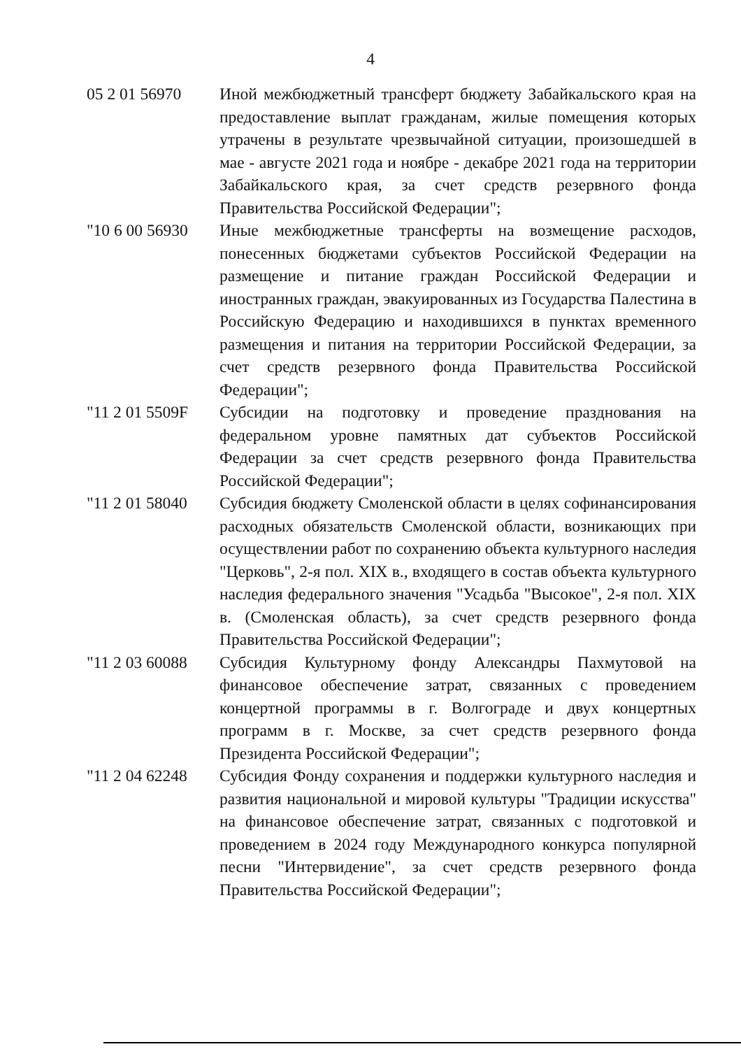4
05 2 01 56970 Иной межбюджетный трансферт бюджету Забайкальского края на предоставление выплат гражданам, жилые помещения которых утрачены в результате чрезвычайной ситуации, произошедшей в мае - августе 2021 года и ноябре - декабре 2021 года на территории Забайкальского края, за счет средств резервного фонда Правительства Российской Федерации";
"10 6 00 56930
Иные межбюджетные трансферты на возмещение расходов, понесенных бюджетами субъектов Российской Федерации на размещение и питание граждан Российской Федерации и иностранных граждан, эвакуированных из Государства Палестина в Российскую Федерацию и находившихся в пунктах временного размещения и питания на территории Российской Федерации, за счет средств резервного фонда Правительства Российской Федерации";
"11 2 01 5509F
Субсидии на подготовку и проведение празднования на федеральном уровне памятных дат субъектов Российской Федерации за счет средств резервного фонда Правительства Российской Федерации";
"11 2 01 58040
Субсидия бюджету Смоленской области в целях софинансирования расходных обязательств Смоленской области, возникающих при осуществлении работ по сохранению объекта культурного наследия "Церковь", 2-я пол. XIX в., входящего в состав объекта культурного наследия федерального значения "Усадьба "Высокое", 2-я пол. XIX в. (Смоленская область), за счет средств резервного фонда Правительства Российской Федерации";
"11 2 03 60088
Субсидия Культурному фонду Александры Пахмутовой на финансовое обеспечение затрат, связанных с проведением концертной программы в г. Волгограде и двух концертных программ в г. Москве, за счет средств резервного фонда Президента Российской Федерации";
"11 2 04 62248
Субсидия Фонду сохранения и поддержки культурного наследия и развития национальной и мировой культуры "Традиции искусства" на финансовое обеспечение затрат, связанных с подготовкой и проведением в 2024 году Международного конкурса популярной песни "Интервидение", за счет средств резервного фонда Правительства Российской Федерации";